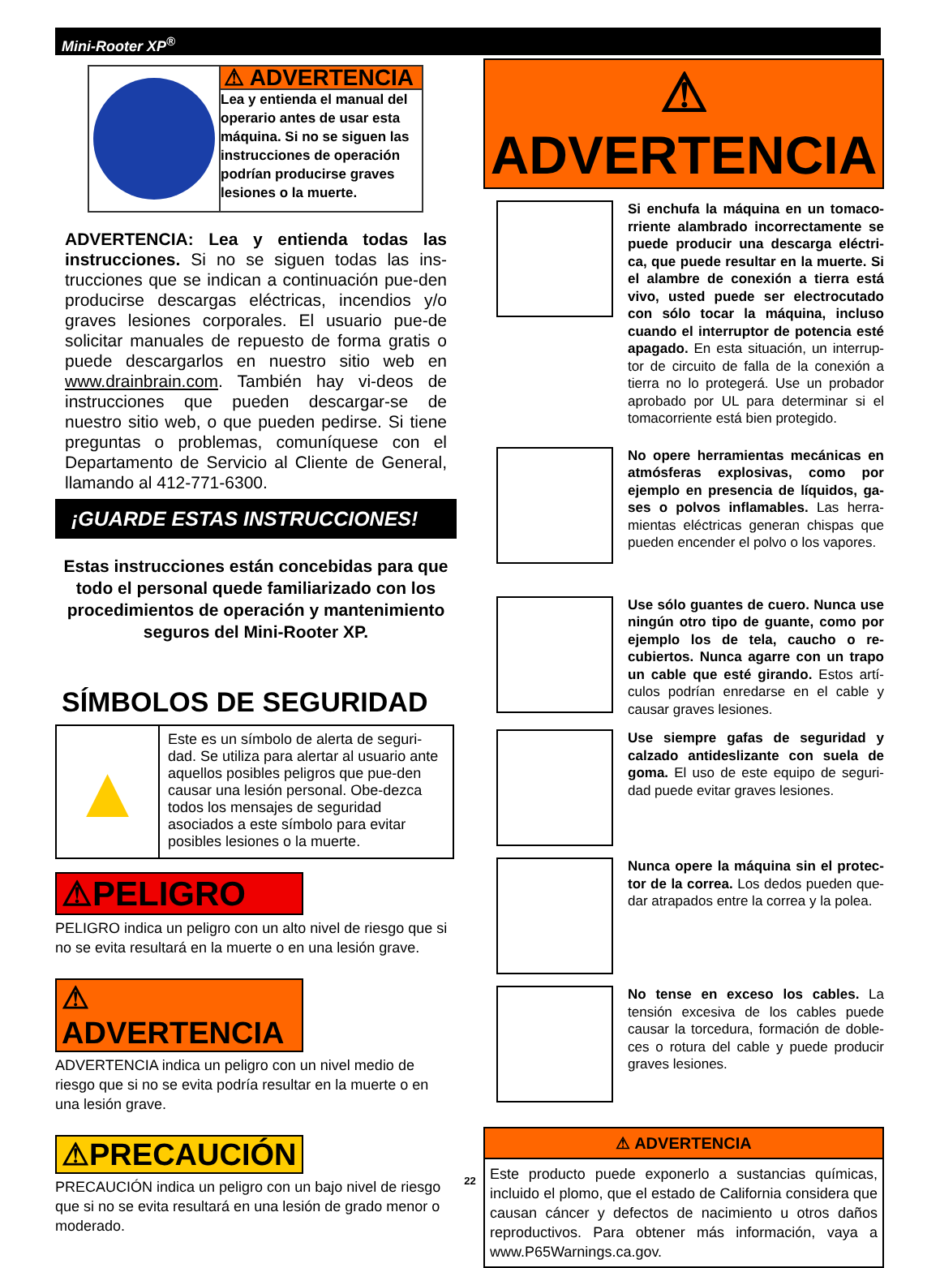Mini-Rooter XP<sup>®</sup>
⚠ ADVERTENCIA
Lea y entienda el manual del operario antes de usar esta máquina. Si no se siguen las instrucciones de operación podrían producirse graves lesiones o la muerte.
ADVERTENCIA: Lea y entienda todas las instrucciones. Si no se siguen todas las ins-trucciones que se indican a continuación pue-den producirse descargas eléctricas, incendios y/o graves lesiones corporales. El usuario pue-de solicitar manuales de repuesto de forma gratis o puede descargarlos en nuestro sitio web en www.drainbrain.com. También hay vi-deos de instrucciones que pueden descargar-se de nuestro sitio web, o que pueden pedirse. Si tiene preguntas o problemas, comuníquese con el Departamento de Servicio al Cliente de General, llamando al 412-771-6300.
¡GUARDE ESTAS INSTRUCCIONES!
Estas instrucciones están concebidas para que todo el personal quede familiarizado con los procedimientos de operación y mantenimiento seguros del Mini-Rooter XP.
SÍMBOLOS DE SEGURIDAD
| ▲ | Este es un símbolo de alerta de seguri-dad. Se utiliza para alertar al usuario ante aquellos posibles peligros que pue-den causar una lesión personal. Obe-dezca todos los mensajes de seguridad asociados a este símbolo para evitar posibles lesiones o la muerte. |
⚠PELIGRO
PELIGRO indica un peligro con un alto nivel de riesgo que si no se evita resultará en la muerte o en una lesión grave.
⚠ ADVERTENCIA
ADVERTENCIA indica un peligro con un nivel medio de riesgo que si no se evita podría resultar en la muerte o en una lesión grave.
⚠PRECAUCIÓN
PRECAUCIÓN indica un peligro con un bajo nivel de riesgo que si no se evita resultará en una lesión de grado menor o moderado.
⚠ ADVERTENCIA
Si enchufa la máquina en un tomaco-rriente alambrado incorrectamente se puede producir una descarga eléctri-ca, que puede resultar en la muerte. Si el alambre de conexión a tierra está vivo, usted puede ser electrocutado con sólo tocar la máquina, incluso cuando el interruptor de potencia esté apagado. En esta situación, un interrup-tor de circuito de falla de la conexión a tierra no lo protegerá. Use un probador aprobado por UL para determinar si el tomacorriente está bien protegido.
No opere herramientas mecánicas en atmósferas explosivas, como por ejemplo en presencia de líquidos, ga-ses o polvos inflamables. Las herra-mientas eléctricas generan chispas que pueden encender el polvo o los vapores.
Use sólo guantes de cuero. Nunca use ningún otro tipo de guante, como por ejemplo los de tela, caucho o re-cubiertos. Nunca agarre con un trapo un cable que esté girando. Estos artí-culos podrían enredarse en el cable y causar graves lesiones.
Use siempre gafas de seguridad y calzado antideslizante con suela de goma. El uso de este equipo de seguri-dad puede evitar graves lesiones.
Nunca opere la máquina sin el protec-tor de la correa. Los dedos pueden que-dar atrapados entre la correa y la polea.
No tense en exceso los cables. La tensión excesiva de los cables puede causar la torcedura, formación de doble-ces o rotura del cable y puede producir graves lesiones.
⚠ ADVERTENCIA
Este producto puede exponerlo a sustancias químicas, incluido el plomo, que el estado de California considera que causan cáncer y defectos de nacimiento u otros daños reproductivos. Para obtener más información, vaya a www.P65Warnings.ca.gov.
22